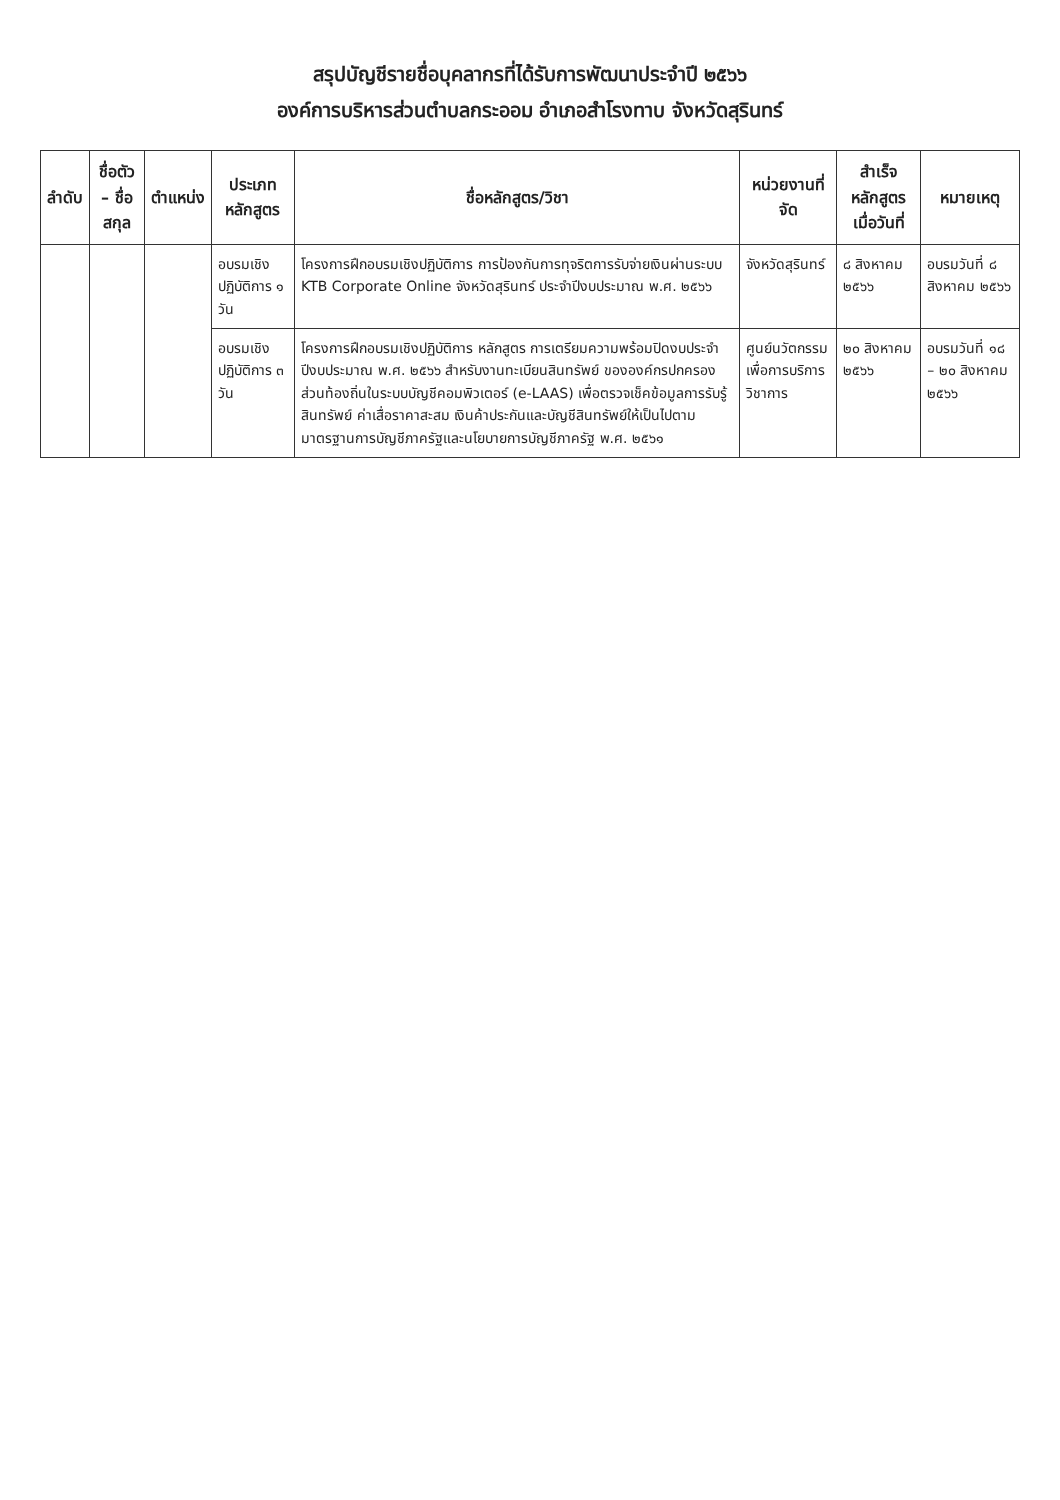สรุปบัญชีรายชื่อบุคลากรที่ได้รับการพัฒนาประจำปี ๒๕๖๖
องค์การบริหารส่วนตำบลกระออม อำเภอสำโรงทาบ จังหวัดสุรินทร์
| ลำดับ | ชื่อตัว – ชื่อสกุล | ตำแหน่ง | ประเภทหลักสูตร | ชื่อหลักสูตร/วิชา | หน่วยงานที่จัด | สำเร็จหลักสูตรเมื่อวันที่ | หมายเหตุ |
| --- | --- | --- | --- | --- | --- | --- | --- |
| | | | อบรมเชิงปฏิบัติการ ๑ วัน | โครงการฝึกอบรมเชิงปฏิบัติการ การป้องกันการทุจริตการรับจ่ายเงินผ่านระบบ KTB Corporate Online จังหวัดสุรินทร์ ประจำปีงบประมาณ พ.ศ. ๒๕๖๖ | จังหวัดสุรินทร์ | ๘ สิงหาคม ๒๕๖๖ | อบรมวันที่ ๘ สิงหาคม ๒๕๖๖ |
| | | | อบรมเชิงปฏิบัติการ ๓ วัน | โครงการฝึกอบรมเชิงปฏิบัติการ หลักสูตร การเตรียมความพร้อมปิดงบประจำปีงบประมาณ พ.ศ. ๒๕๖๖ สำหรับงานทะเบียนสินทรัพย์ ขององค์กรปกครองส่วนท้องถิ่นในระบบบัญชีคอมพิวเตอร์ (e-LAAS) เพื่อตรวจเช็คข้อมูลการรับรู้สินทรัพย์ ค่าเสื่อราคาสะสม เงินค้าประกันและบัญชีสินทรัพย์ให้เป็นไปตามมาตรฐานการบัญชีภาครัฐและนโยบายการบัญชีภาครัฐ พ.ศ. ๒๕๖๑ | ศูนย์นวัตกรรมเพื่อการบริการวิชาการ | ๒๐ สิงหาคม ๒๕๖๖ | อบรมวันที่ ๑๘ – ๒๐ สิงหาคม ๒๕๖๖ |